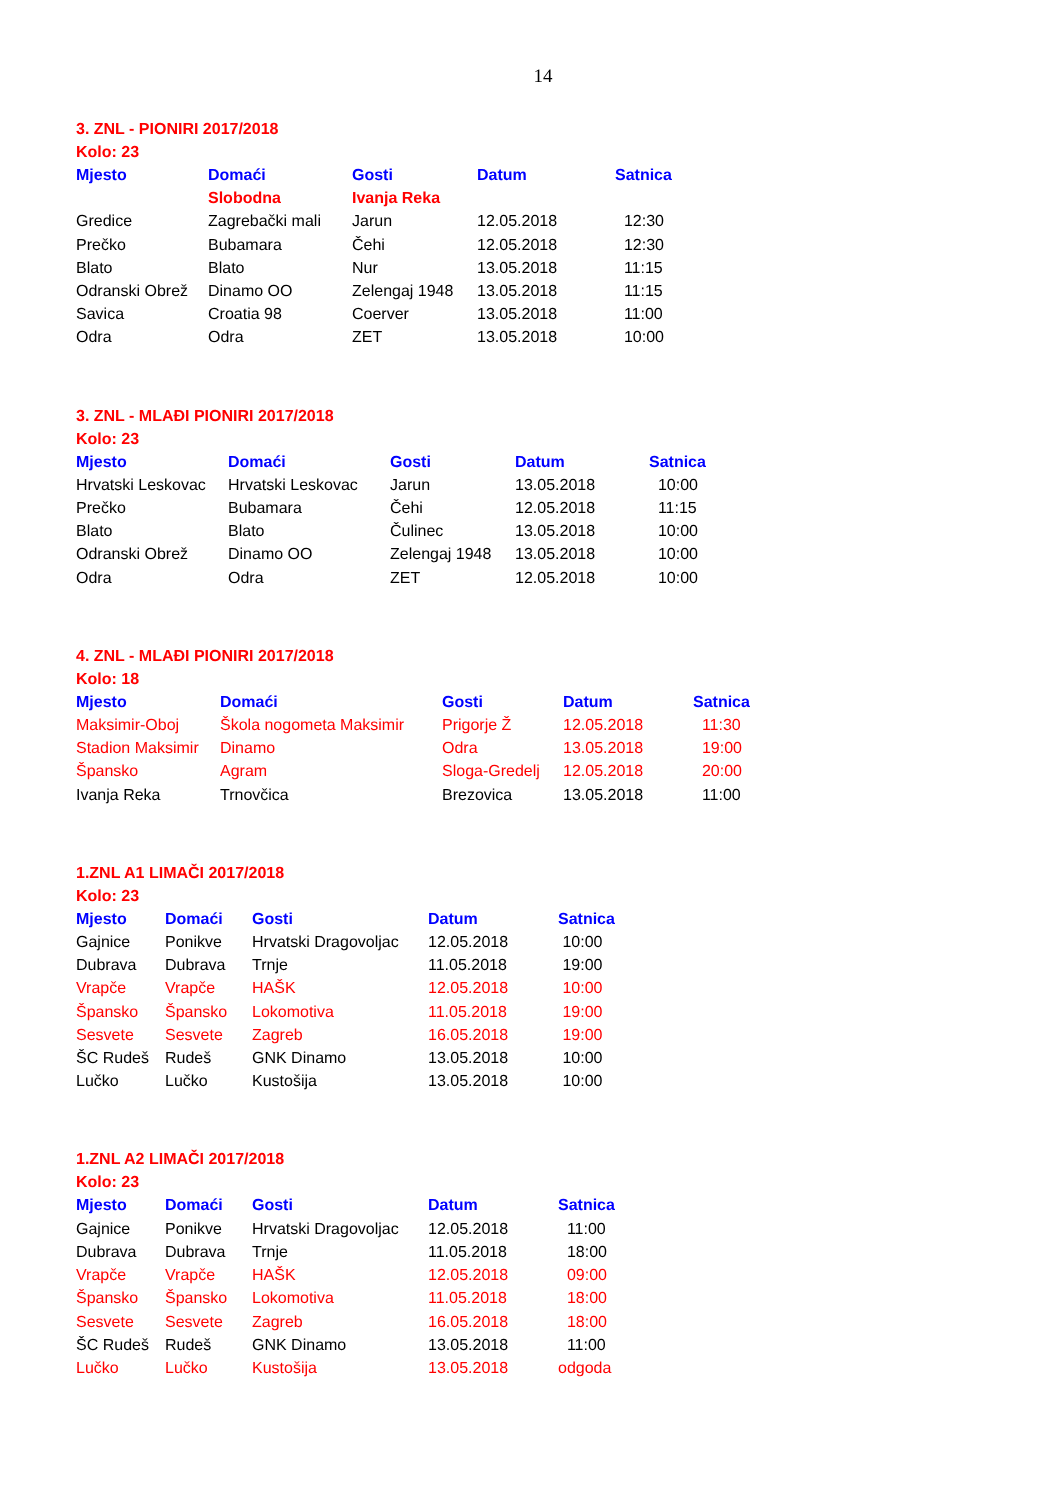14
3. ZNL - PIONIRI 2017/2018
Kolo: 23
| Mjesto | Domaći | Gosti | Datum | Satnica |
| --- | --- | --- | --- | --- |
| | Slobodna | Ivanja Reka | | |
| Gredice | Zagrebački mali | Jarun | 12.05.2018 | 12:30 |
| Prečko | Bubamara | Čehi | 12.05.2018 | 12:30 |
| Blato | Blato | Nur | 13.05.2018 | 11:15 |
| Odranski Obrež | Dinamo OO | Zelengaj 1948 | 13.05.2018 | 11:15 |
| Savica | Croatia 98 | Coerver | 13.05.2018 | 11:00 |
| Odra | Odra | ZET | 13.05.2018 | 10:00 |
3. ZNL - MLAĐI PIONIRI 2017/2018
Kolo: 23
| Mjesto | Domaći | Gosti | Datum | Satnica |
| --- | --- | --- | --- | --- |
| Hrvatski Leskovac | Hrvatski Leskovac | Jarun | 13.05.2018 | 10:00 |
| Prečko | Bubamara | Čehi | 12.05.2018 | 11:15 |
| Blato | Blato | Čulinec | 13.05.2018 | 10:00 |
| Odranski Obrež | Dinamo OO | Zelengaj 1948 | 13.05.2018 | 10:00 |
| Odra | Odra | ZET | 12.05.2018 | 10:00 |
4. ZNL - MLAĐI PIONIRI 2017/2018
Kolo: 18
| Mjesto | Domaći | Gosti | Datum | Satnica |
| --- | --- | --- | --- | --- |
| Maksimir-Oboj | Škola nogometa Maksimir | Prigorje Ž | 12.05.2018 | 11:30 |
| Stadion Maksimir | Dinamo | Odra | 13.05.2018 | 19:00 |
| Špansko | Agram | Sloga-Gredelj | 12.05.2018 | 20:00 |
| Ivanja Reka | Trnovčica | Brezovica | 13.05.2018 | 11:00 |
1.ZNL A1 LIMAČI 2017/2018
Kolo: 23
| Mjesto | Domaći | Gosti | Datum | Satnica |
| --- | --- | --- | --- | --- |
| Gajnice | Ponikve | Hrvatski Dragovoljac | 12.05.2018 | 10:00 |
| Dubrava | Dubrava | Trnje | 11.05.2018 | 19:00 |
| Vrapče | Vrapče | HAŠK | 12.05.2018 | 10:00 |
| Špansko | Špansko | Lokomotiva | 11.05.2018 | 19:00 |
| Sesvete | Sesvete | Zagreb | 16.05.2018 | 19:00 |
| ŠC Rudeš | Rudeš | GNK Dinamo | 13.05.2018 | 10:00 |
| Lučko | Lučko | Kustošija | 13.05.2018 | 10:00 |
1.ZNL A2 LIMAČI 2017/2018
Kolo: 23
| Mjesto | Domaći | Gosti | Datum | Satnica |
| --- | --- | --- | --- | --- |
| Gajnice | Ponikve | Hrvatski Dragovoljac | 12.05.2018 | 11:00 |
| Dubrava | Dubrava | Trnje | 11.05.2018 | 18:00 |
| Vrapče | Vrapče | HAŠK | 12.05.2018 | 09:00 |
| Špansko | Špansko | Lokomotiva | 11.05.2018 | 18:00 |
| Sesvete | Sesvete | Zagreb | 16.05.2018 | 18:00 |
| ŠC Rudeš | Rudeš | GNK Dinamo | 13.05.2018 | 11:00 |
| Lučko | Lučko | Kustošija | 13.05.2018 | odgoda |